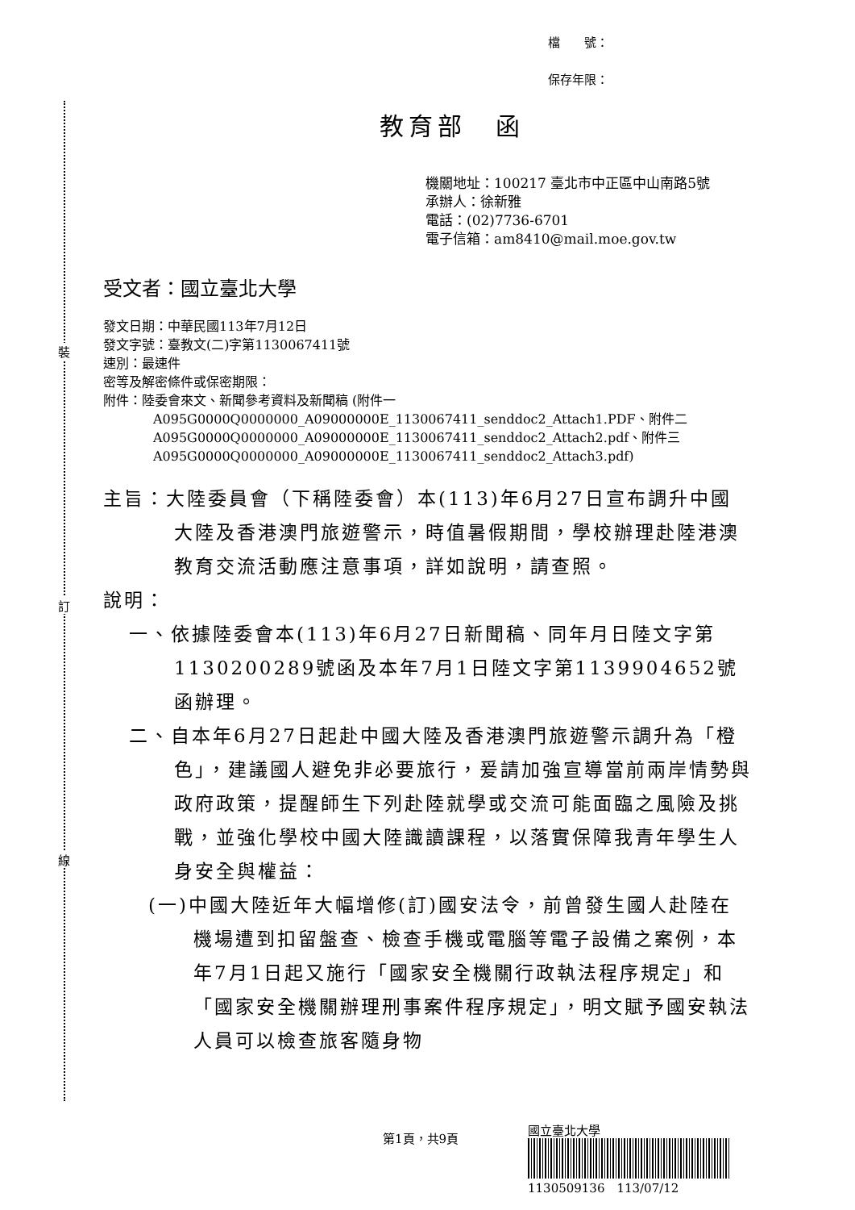裝
訂
線
檔　　號：
保存年限：
教育部　函
機關地址：100217 臺北市中正區中山南路5號
承辦人：徐新雅
電話：(02)7736-6701
電子信箱：am8410@mail.moe.gov.tw
受文者：國立臺北大學
發文日期：中華民國113年7月12日
發文字號：臺教文(二)字第1130067411號
速別：最速件
密等及解密條件或保密期限：
附件：陸委會來文、新聞參考資料及新聞稿 (附件一 A095G0000Q0000000_A09000000E_1130067411_senddoc2_Attach1.PDF、附件二 A095G0000Q0000000_A09000000E_1130067411_senddoc2_Attach2.pdf、附件三 A095G0000Q0000000_A09000000E_1130067411_senddoc2_Attach3.pdf)
主旨：大陸委員會（下稱陸委會）本(113)年6月27日宣布調升中國大陸及香港澳門旅遊警示，時值暑假期間，學校辦理赴陸港澳教育交流活動應注意事項，詳如說明，請查照。
說明：
一、依據陸委會本(113)年6月27日新聞稿、同年月日陸文字第1130200289號函及本年7月1日陸文字第1139904652號函辦理。
二、自本年6月27日起赴中國大陸及香港澳門旅遊警示調升為「橙色」，建議國人避免非必要旅行，爰請加強宣導當前兩岸情勢與政府政策，提醒師生下列赴陸就學或交流可能面臨之風險及挑戰，並強化學校中國大陸識讀課程，以落實保障我青年學生人身安全與權益：
(一)中國大陸近年大幅增修(訂)國安法令，前曾發生國人赴陸在機場遭到扣留盤查、檢查手機或電腦等電子設備之案例，本年7月1日起又施行「國家安全機關行政執法程序規定」和「國家安全機關辦理刑事案件程序規定」，明文賦予國安執法人員可以檢查旅客隨身物
第1頁，共9頁
國立臺北大學
1130509136　113/07/12